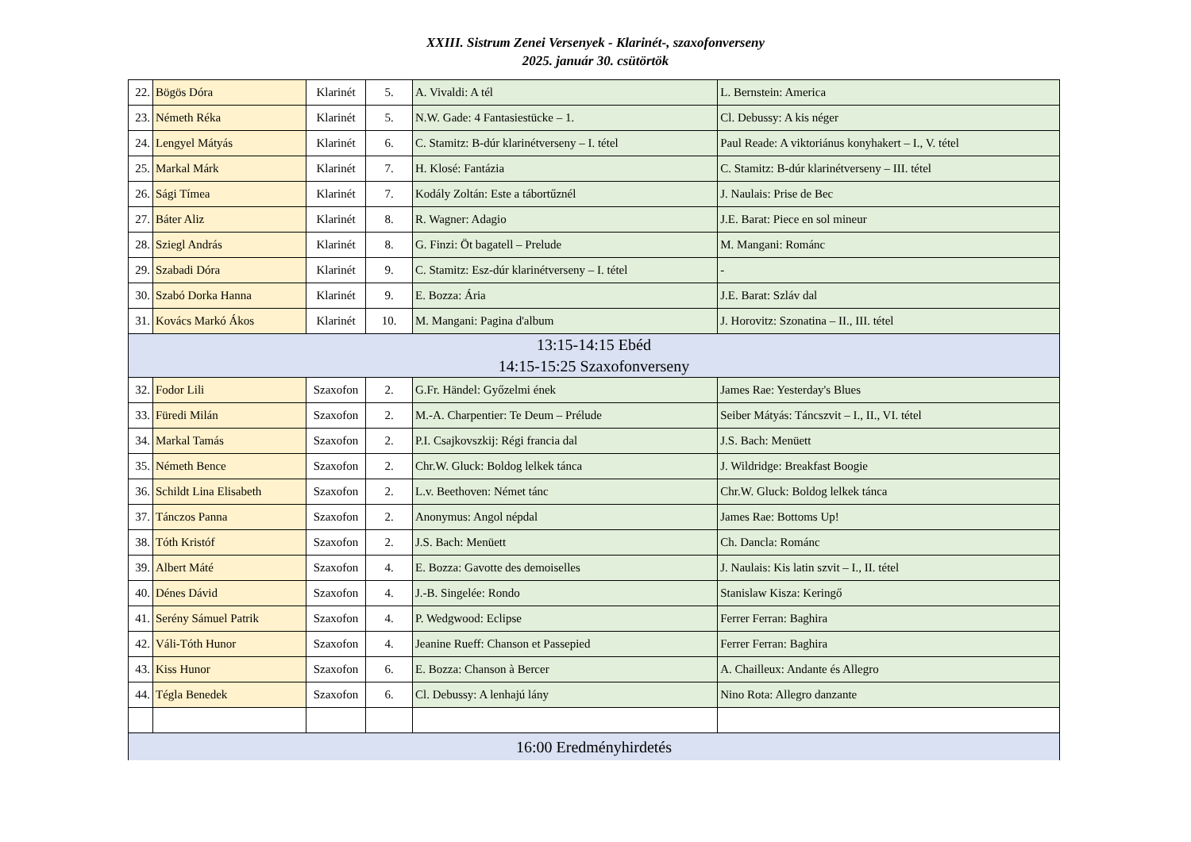XXIII. Sistrum Zenei Versenyek - Klarinét-, szaxofonverseny
2025. január 30. csütörtök
| 22. | Bögös Dóra | Klarinét | 5. | A. Vivaldi: A tél | L. Bernstein: America |
| 23. | Németh Réka | Klarinét | 5. | N.W. Gade: 4 Fantasiestücke – 1. | Cl. Debussy: A kis néger |
| 24. | Lengyel Mátyás | Klarinét | 6. | C. Stamitz: B-dúr klarinétverseny – I. tétel | Paul Reade: A viktoriánus konyhakert – I., V. tétel |
| 25. | Markal Márk | Klarinét | 7. | H. Klosé: Fantázia | C. Stamitz: B-dúr klarinétverseny – III. tétel |
| 26. | Sági Tímea | Klarinét | 7. | Kodály Zoltán: Este a tábortűznél | J. Naulais: Prise de Bec |
| 27. | Báter Aliz | Klarinét | 8. | R. Wagner: Adagio | J.E. Barat: Piece en sol mineur |
| 28. | Sziegl András | Klarinét | 8. | G. Finzi: Öt bagatell – Prelude | M. Mangani: Románc |
| 29. | Szabadi Dóra | Klarinét | 9. | C. Stamitz: Esz-dúr klarinétverseny – I. tétel | - |
| 30. | Szabó Dorka Hanna | Klarinét | 9. | E. Bozza: Ária | J.E. Barat: Szláv dal |
| 31. | Kovács Markó Ákos | Klarinét | 10. | M. Mangani: Pagina d'album | J. Horovitz: Szonatina – II., III. tétel |
| 13:15-14:15 Ebéd 14:15-15:25 Szaxofonverseny | | | | | |
| 32. | Fodor Lili | Szaxofon | 2. | G.Fr. Händel: Győzelmi ének | James Rae: Yesterday's Blues |
| 33. | Füredi Milán | Szaxofon | 2. | M.-A. Charpentier: Te Deum – Prélude | Seiber Mátyás: Táncszvit – I., II., VI. tétel |
| 34. | Markal Tamás | Szaxofon | 2. | P.I. Csajkovszkij: Régi francia dal | J.S. Bach: Menüett |
| 35. | Németh Bence | Szaxofon | 2. | Chr.W. Gluck: Boldog lelkek tánca | J. Wildridge: Breakfast Boogie |
| 36. | Schildt Lina Elisabeth | Szaxofon | 2. | L.v. Beethoven: Német tánc | Chr.W. Gluck: Boldog lelkek tánca |
| 37. | Tánczos Panna | Szaxofon | 2. | Anonymus: Angol népdal | James Rae: Bottoms Up! |
| 38. | Tóth Kristóf | Szaxofon | 2. | J.S. Bach: Menüett | Ch. Dancla: Románc |
| 39. | Albert Máté | Szaxofon | 4. | E. Bozza: Gavotte des demoiselles | J. Naulais: Kis latin szvit – I., II. tétel |
| 40. | Dénes Dávid | Szaxofon | 4. | J.-B. Singelée: Rondo | Stanislaw Kisza: Keringő |
| 41. | Serény Sámuel Patrik | Szaxofon | 4. | P. Wedgwood: Eclipse | Ferrer Ferran: Baghira |
| 42. | Váli-Tóth Hunor | Szaxofon | 4. | Jeanine Rueff: Chanson et Passepied | Ferrer Ferran: Baghira |
| 43. | Kiss Hunor | Szaxofon | 6. | E. Bozza: Chanson à Bercer | A. Chailleux: Andante és Allegro |
| 44. | Tégla Benedek | Szaxofon | 6. | Cl. Debussy: A lenhajú lány | Nino Rota: Allegro danzante |
| 16:00 Eredményhirdetés | | | | | |